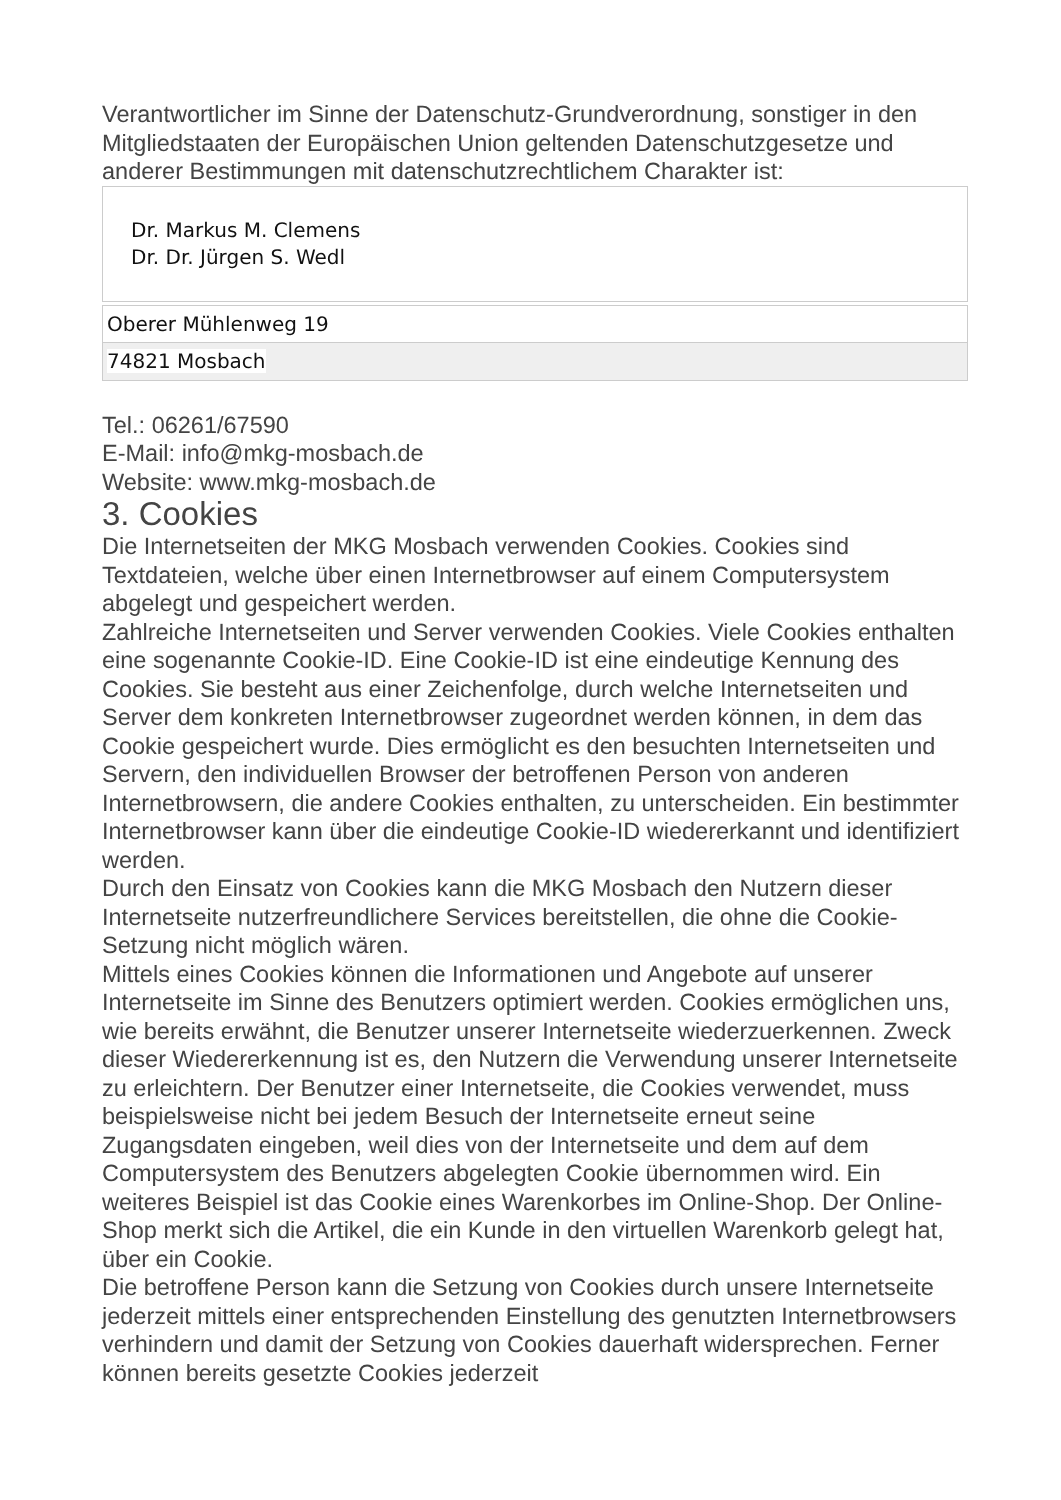Verantwortlicher im Sinne der Datenschutz-Grundverordnung, sonstiger in den Mitgliedstaaten der Europäischen Union geltenden Datenschutzgesetze und anderer Bestimmungen mit datenschutzrechtlichem Charakter ist:
| Dr. Markus M. Clemens Dr. Dr. Jürgen S. Wedl |
| Oberer Mühlenweg 19 |
| 74821 Mosbach |
Tel.: 06261/67590
E-Mail: info@mkg-mosbach.de
Website: www.mkg-mosbach.de
3. Cookies
Die Internetseiten der MKG Mosbach verwenden Cookies. Cookies sind Textdateien, welche über einen Internetbrowser auf einem Computersystem abgelegt und gespeichert werden.
Zahlreiche Internetseiten und Server verwenden Cookies. Viele Cookies enthalten eine sogenannte Cookie-ID. Eine Cookie-ID ist eine eindeutige Kennung des Cookies. Sie besteht aus einer Zeichenfolge, durch welche Internetseiten und Server dem konkreten Internetbrowser zugeordnet werden können, in dem das Cookie gespeichert wurde. Dies ermöglicht es den besuchten Internetseiten und Servern, den individuellen Browser der betroffenen Person von anderen Internetbrowsern, die andere Cookies enthalten, zu unterscheiden. Ein bestimmter Internetbrowser kann über die eindeutige Cookie-ID wiedererkannt und identifiziert werden.
Durch den Einsatz von Cookies kann die MKG Mosbach den Nutzern dieser Internetseite nutzerfreundlichere Services bereitstellen, die ohne die Cookie-Setzung nicht möglich wären.
Mittels eines Cookies können die Informationen und Angebote auf unserer Internetseite im Sinne des Benutzers optimiert werden. Cookies ermöglichen uns, wie bereits erwähnt, die Benutzer unserer Internetseite wiederzuerkennen. Zweck dieser Wiedererkennung ist es, den Nutzern die Verwendung unserer Internetseite zu erleichtern. Der Benutzer einer Internetseite, die Cookies verwendet, muss beispielsweise nicht bei jedem Besuch der Internetseite erneut seine Zugangsdaten eingeben, weil dies von der Internetseite und dem auf dem Computersystem des Benutzers abgelegten Cookie übernommen wird. Ein weiteres Beispiel ist das Cookie eines Warenkorbes im Online-Shop. Der Online-Shop merkt sich die Artikel, die ein Kunde in den virtuellen Warenkorb gelegt hat, über ein Cookie.
Die betroffene Person kann die Setzung von Cookies durch unsere Internetseite jederzeit mittels einer entsprechenden Einstellung des genutzten Internetbrowsers verhindern und damit der Setzung von Cookies dauerhaft widersprechen. Ferner können bereits gesetzte Cookies jederzeit